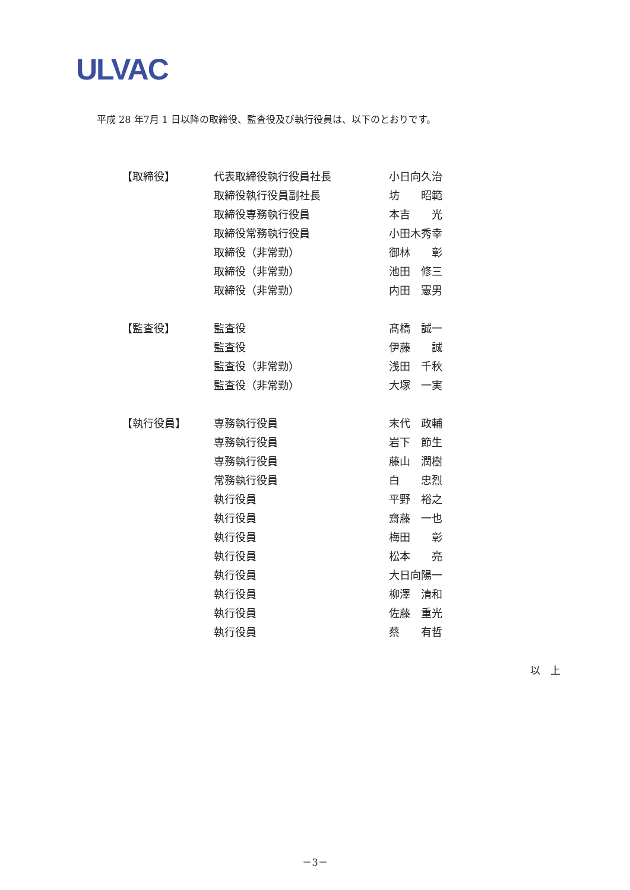ULVAC
平成 28 年7月 1 日以降の取締役、監査役及び執行役員は、以下のとおりです。
| 【取締役】 | 代表取締役執行役員社長 | 小日向久治 |
| | 取締役執行役員副社長 | 坊 昭範 |
| | 取締役専務執行役員 | 本吉 光 |
| | 取締役常務執行役員 | 小田木秀幸 |
| | 取締役（非常勤） | 御林 彰 |
| | 取締役（非常勤） | 池田 修三 |
| | 取締役（非常勤） | 内田 憲男 |
| 【監査役】 | 監査役 | 髙橋 誠一 |
| | 監査役 | 伊藤 誠 |
| | 監査役（非常勤） | 浅田 千秋 |
| | 監査役（非常勤） | 大塚 一実 |
| 【執行役員】 | 専務執行役員 | 末代 政輔 |
| | 専務執行役員 | 岩下 節生 |
| | 専務執行役員 | 藤山 潤樹 |
| | 常務執行役員 | 白 忠烈 |
| | 執行役員 | 平野 裕之 |
| | 執行役員 | 齋藤 一也 |
| | 執行役員 | 梅田 彰 |
| | 執行役員 | 松本 亮 |
| | 執行役員 | 大日向陽一 |
| | 執行役員 | 柳澤 清和 |
| | 執行役員 | 佐藤 重光 |
| | 執行役員 | 蔡 有哲 |
以　上
－3－